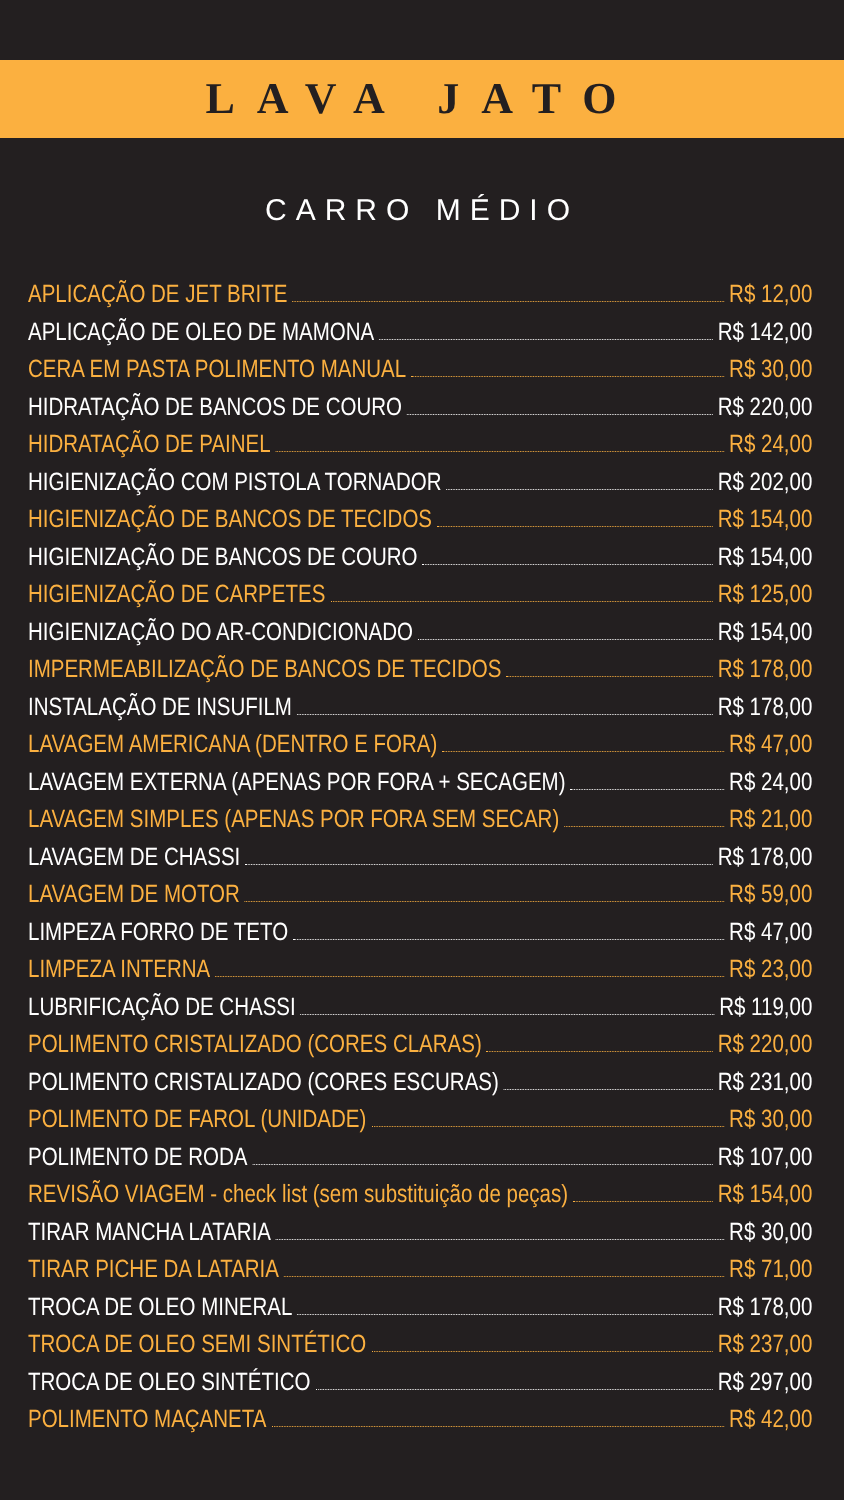LAVA JATO
CARRO MÉDIO
APLICAÇÃO DE JET BRITE R$ 12,00
APLICAÇÃO DE OLEO DE MAMONA R$ 142,00
CERA EM PASTA POLIMENTO MANUAL R$ 30,00
HIDRATAÇÃO DE BANCOS DE COURO R$ 220,00
HIDRATAÇÃO DE PAINEL R$ 24,00
HIGIENIZAÇÃO COM PISTOLA TORNADOR R$ 202,00
HIGIENIZAÇÃO DE BANCOS DE TECIDOS R$ 154,00
HIGIENIZAÇÃO DE BANCOS DE COURO R$ 154,00
HIGIENIZAÇÃO DE CARPETES R$ 125,00
HIGIENIZAÇÃO DO AR-CONDICIONADO R$ 154,00
IMPERMEABILIZAÇÃO DE BANCOS DE TECIDOS R$ 178,00
INSTALAÇÃO DE INSUFILM R$ 178,00
LAVAGEM AMERICANA (DENTRO E FORA) R$ 47,00
LAVAGEM EXTERNA (APENAS POR FORA + SECAGEM) R$ 24,00
LAVAGEM SIMPLES (APENAS POR FORA SEM SECAR) R$ 21,00
LAVAGEM DE CHASSI R$ 178,00
LAVAGEM DE MOTOR R$ 59,00
LIMPEZA FORRO DE TETO R$ 47,00
LIMPEZA INTERNA R$ 23,00
LUBRIFICAÇÃO DE CHASSI R$ 119,00
POLIMENTO CRISTALIZADO (CORES CLARAS) R$ 220,00
POLIMENTO CRISTALIZADO (CORES ESCURAS) R$ 231,00
POLIMENTO DE FAROL (UNIDADE) R$ 30,00
POLIMENTO DE RODA R$ 107,00
REVISÃO VIAGEM - check list (sem substituição de peças) R$ 154,00
TIRAR MANCHA LATARIA R$ 30,00
TIRAR PICHE DA LATARIA R$ 71,00
TROCA DE OLEO MINERAL R$ 178,00
TROCA DE OLEO SEMI SINTÉTICO R$ 237,00
TROCA DE OLEO SINTÉTICO R$ 297,00
POLIMENTO MAÇANETA R$ 42,00